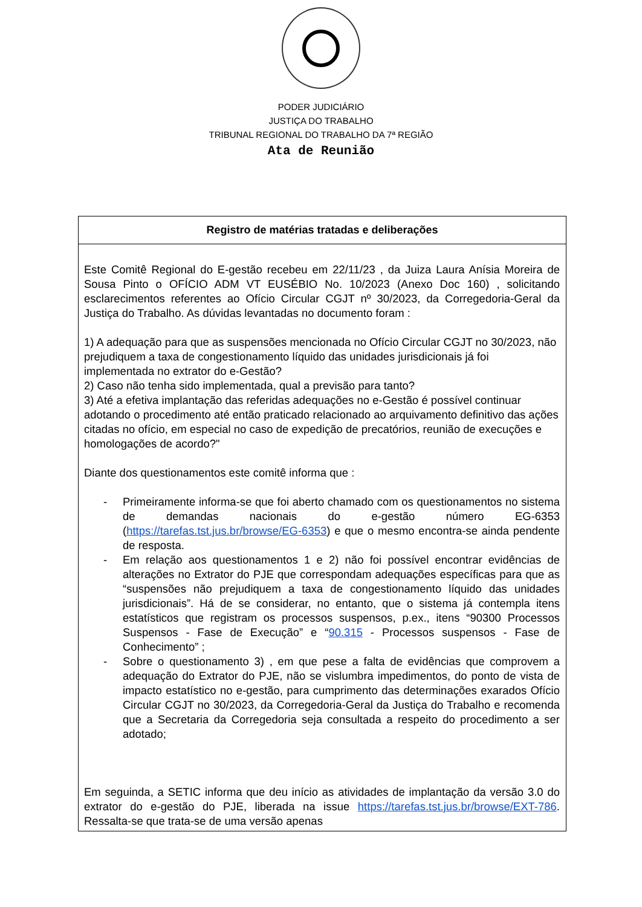PODER JUDICIÁRIO
JUSTIÇA DO TRABALHO
TRIBUNAL REGIONAL DO TRABALHO DA 7ª REGIÃO
Ata de Reunião
| Registro de matérias tratadas e deliberações |
| --- |
| Este Comitê Regional do E-gestão recebeu em 22/11/23 , da Juiza Laura Anísia Moreira de Sousa Pinto o OFÍCIO ADM VT EUSÉBIO No. 10/2023 (Anexo Doc 160) , solicitando esclarecimentos referentes ao Ofício Circular CGJT nº 30/2023, da Corregedoria-Geral da Justiça do Trabalho. As dúvidas levantadas no documento foram : 1) A adequação para que as suspensões mencionada no Ofício Circular CGJT no 30/2023, não prejudiquem a taxa de congestionamento líquido das unidades jurisdicionais já foi implementada no extrator do e-Gestão? 2) Caso não tenha sido implementada, qual a previsão para tanto? 3) Até a efetiva implantação das referidas adequações no e-Gestão é possível continuar adotando o procedimento até então praticado relacionado ao arquivamento definitivo das ações citadas no ofício, em especial no caso de expedição de precatórios, reunião de execuções e homologações de acordo?" Diante dos questionamentos este comitê informa que : - Primeiramente informa-se que foi aberto chamado com os questionamentos no sistema de demandas nacionais do e-gestão número EG-6353 ( https://tarefas.tst.jus.br/browse/EG-6353 ) e que o mesmo encontra-se ainda pendente de resposta. - Em relação aos questionamentos 1 e 2) não foi possível encontrar evidências de alterações no Extrator do PJE que correspondam adequações específicas para que as “suspensões não prejudiquem a taxa de congestionamento líquido das unidades jurisdicionais”. Há de se considerar, no entanto, que o sistema já contempla itens estatísticos que registram os processos suspensos, p.ex., itens “90300 Processos Suspensos - Fase de Execução” e “ 90.315 - Processos suspensos - Fase de Conhecimento” ; - Sobre o questionamento 3) , em que pese a falta de evidências que comprovem a adequação do Extrator do PJE, não se vislumbra impedimentos, do ponto de vista de impacto estatístico no e-gestão, para cumprimento das determinações exarados Ofício Circular CGJT no 30/2023, da Corregedoria-Geral da Justiça do Trabalho e recomenda que a Secretaria da Corregedoria seja consultada a respeito do procedimento a ser adotado; Em seguinda, a SETIC informa que deu início as atividades de implantação da versão 3.0 do extrator do e-gestão do PJE, liberada na issue https://tarefas.tst.jus.br/browse/EXT-786 . Ressalta-se que trata-se de uma versão apenas |